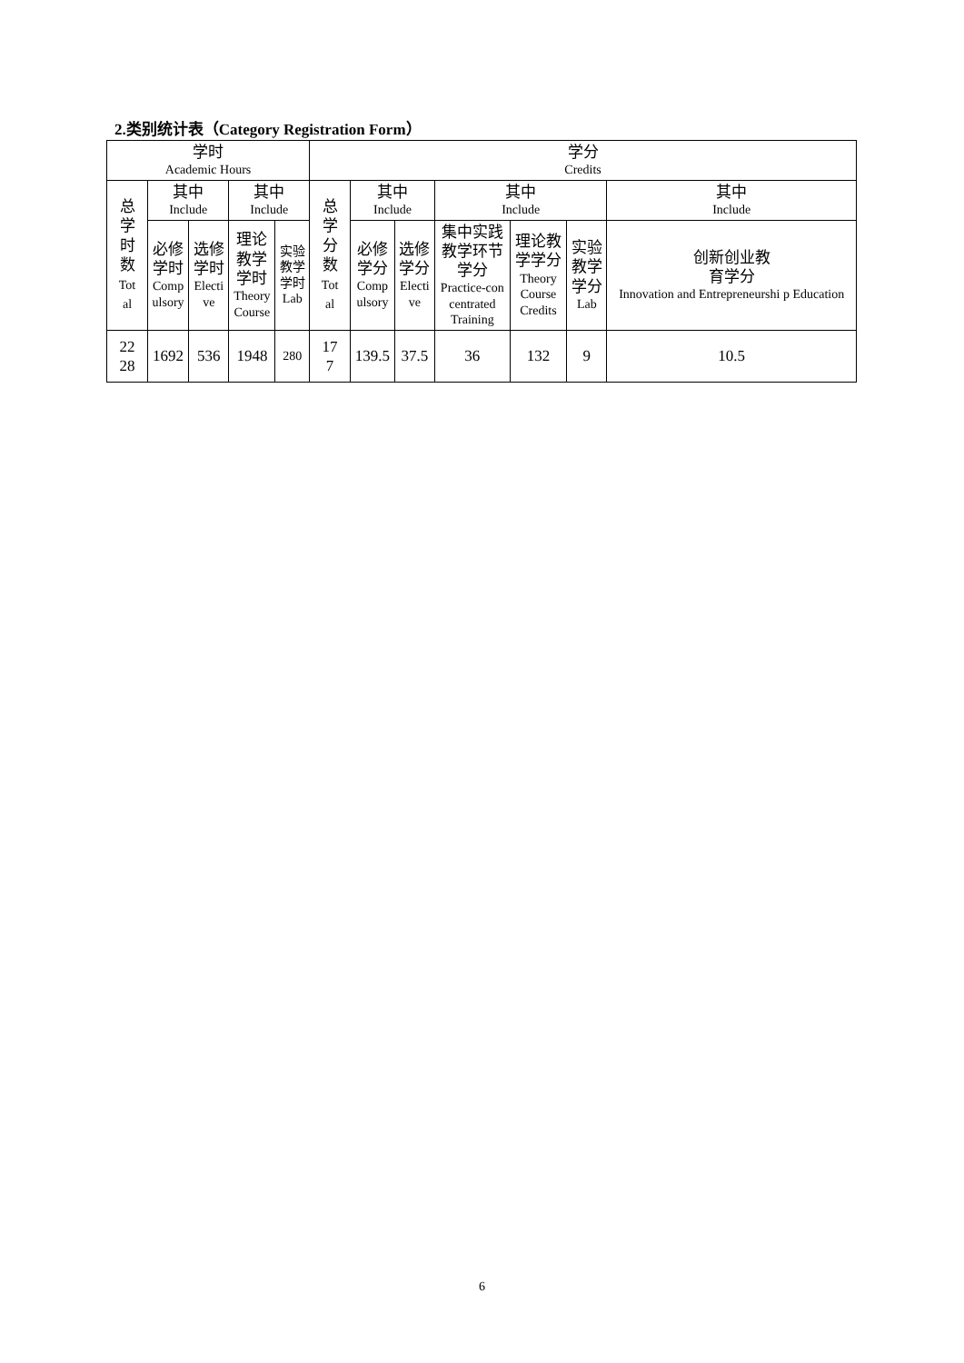2.类别统计表（Category Registration Form）
| 学时 Academic Hours | | | | | 学分 Credits | | | | | | |
| --- | --- | --- | --- | --- | --- | --- | --- | --- | --- | --- | --- |
| 总 学 时 数 Tot al | 其中 Include | | 其中 Include | | 总 学 分 数 Tot al | 其中 Include | | 其中 Include | | | 其中 Include |
| | 必修 学时 Comp ulsory | 选修 学时 Electi ve | 理论 教学 学时 Theory Course | 实验 教学 学时 Lab | | 必修 学分 Comp ulsory | 选修 学分 Electi ve | 集中实践 教学环节 学分 Practice-con centrated Training | 理论教 学学分 Theory Course Credits | 实验 教学 学分 Lab | 创新创业教 育学分 Innovation and Entrepreneurshi p Education |
| 22 28 | 1692 | 536 | 1948 | 280 | 17 7 | 139.5 | 37.5 | 36 | 132 | 9 | 10.5 |
6